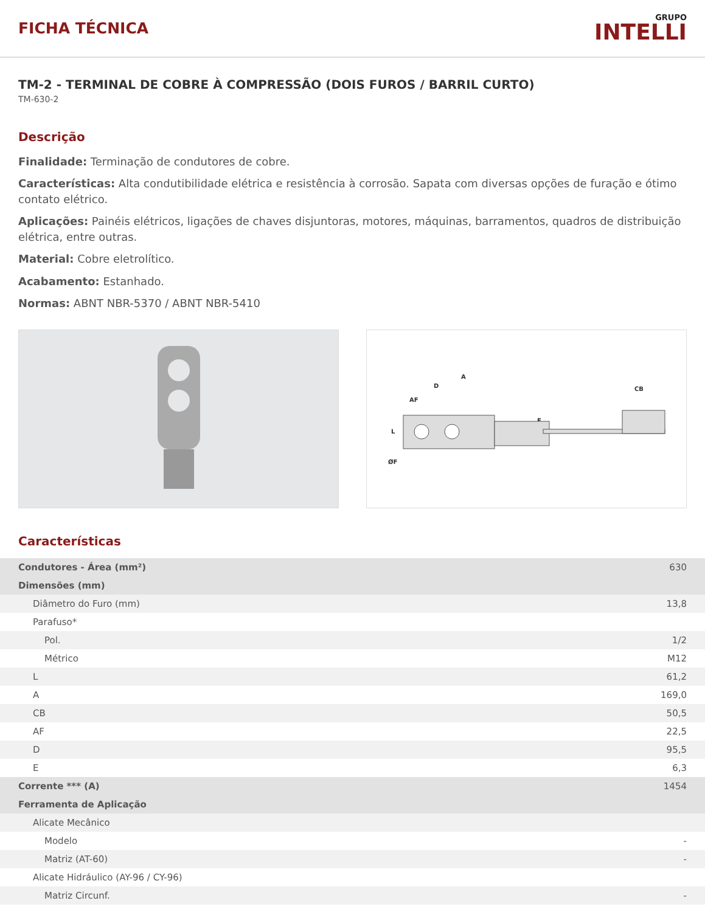FICHA TÉCNICA
GRUPO
INTELLI
TM-2 - TERMINAL DE COBRE À COMPRESSÃO (DOIS FUROS / BARRIL CURTO)
TM-630-2
Descrição
Finalidade: Terminação de condutores de cobre.
Características: Alta condutibilidade elétrica e resistência à corrosão. Sapata com diversas opções de furação e ótimo contato elétrico.
Aplicações: Painéis elétricos, ligações de chaves disjuntoras, motores, máquinas, barramentos, quadros de distribuição elétrica, entre outras.
Material: Cobre eletrolítico.
Acabamento: Estanhado.
Normas: ABNT NBR-5370 / ABNT NBR-5410
A
D
AF
L
ØF
E
CB
Características
| Condutores - Área (mm²) | 630 |
| Dimensões (mm) | |
| Diâmetro do Furo (mm) | 13,8 |
| Parafuso* | |
| Pol. | 1/2 |
| Métrico | M12 |
| L | 61,2 |
| A | 169,0 |
| CB | 50,5 |
| AF | 22,5 |
| D | 95,5 |
| E | 6,3 |
| Corrente *** (A) | 1454 |
| Ferramenta de Aplicação | |
| Alicate Mecânico | |
| Modelo | - |
| Matriz (AT-60) | - |
| Alicate Hidráulico (AY-96 / CY-96) | |
| Matriz Circunf. | - |